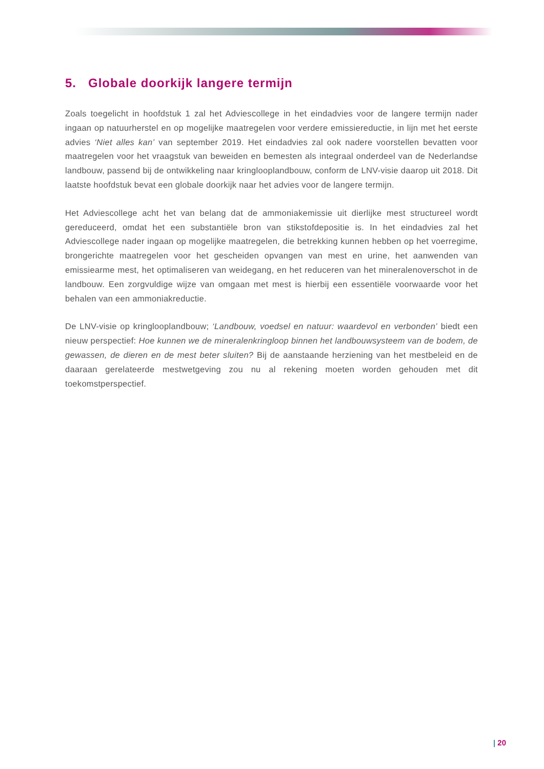5. Globale doorkijk langere termijn
Zoals toegelicht in hoofdstuk 1 zal het Adviescollege in het eindadvies voor de langere termijn nader ingaan op natuurherstel en op mogelijke maatregelen voor verdere emissiereductie, in lijn met het eerste advies ‘Niet alles kan’ van september 2019. Het eindadvies zal ook nadere voorstellen bevatten voor maatregelen voor het vraagstuk van beweiden en bemesten als integraal onderdeel van de Nederlandse landbouw, passend bij de ontwikkeling naar kringlooplandbouw, conform de LNV-visie daarop uit 2018. Dit laatste hoofdstuk bevat een globale doorkijk naar het advies voor de langere termijn.
Het Adviescollege acht het van belang dat de ammoniakemissie uit dierlijke mest structureel wordt gereduceerd, omdat het een substantiële bron van stikstofdepositie is. In het eindadvies zal het Adviescollege nader ingaan op mogelijke maatregelen, die betrekking kunnen hebben op het voerregime, brongerichte maatregelen voor het gescheiden opvangen van mest en urine, het aanwenden van emissiearme mest, het optimaliseren van weidegang, en het reduceren van het mineralenoverschot in de landbouw. Een zorgvuldige wijze van omgaan met mest is hierbij een essentiële voorwaarde voor het behalen van een ammoniakreductie.
De LNV-visie op kringlooplandbouw; ‘Landbouw, voedsel en natuur: waardevol en verbonden’ biedt een nieuw perspectief: Hoe kunnen we de mineralenkringloop binnen het landbouwsysteem van de bodem, de gewassen, de dieren en de mest beter sluiten? Bij de aanstaande herziening van het mestbeleid en de daaraan gerelateerde mestwetgeving zou nu al rekening moeten worden gehouden met dit toekomstperspectief.
| 20